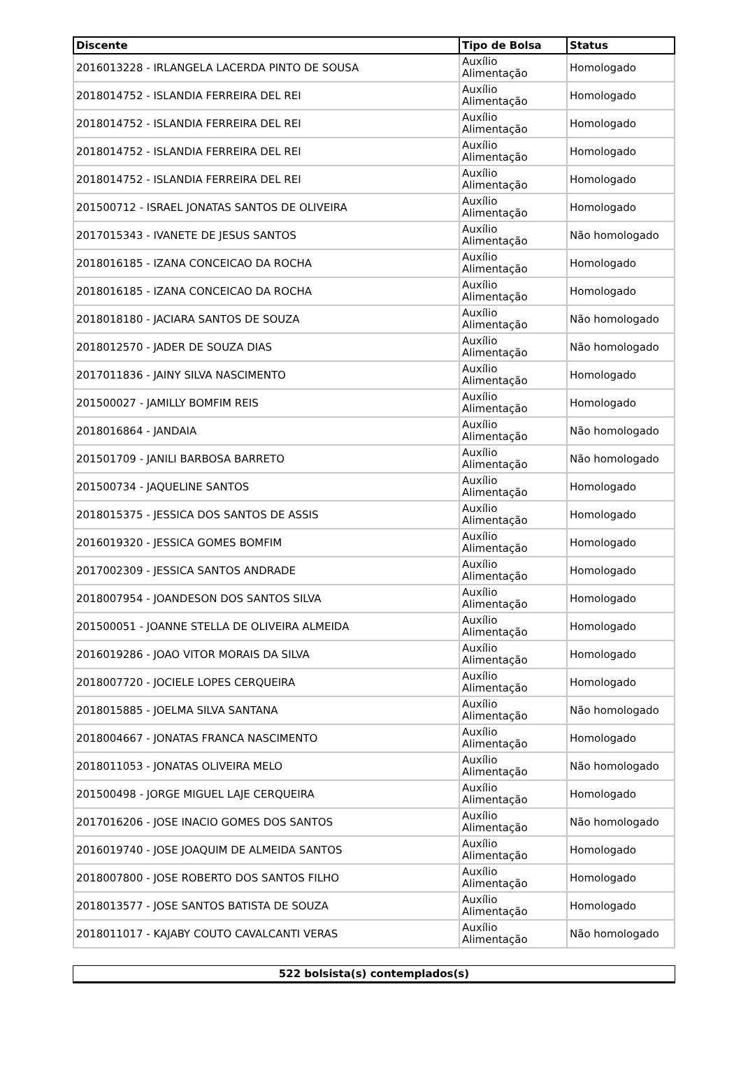| Discente | Tipo de Bolsa | Status |
| --- | --- | --- |
| 2016013228 - IRLANGELA LACERDA PINTO DE SOUSA | Auxílio Alimentação | Homologado |
| 2018014752 - ISLANDIA FERREIRA DEL REI | Auxílio Alimentação | Homologado |
| 2018014752 - ISLANDIA FERREIRA DEL REI | Auxílio Alimentação | Homologado |
| 2018014752 - ISLANDIA FERREIRA DEL REI | Auxílio Alimentação | Homologado |
| 2018014752 - ISLANDIA FERREIRA DEL REI | Auxílio Alimentação | Homologado |
| 201500712 - ISRAEL JONATAS SANTOS DE OLIVEIRA | Auxílio Alimentação | Homologado |
| 2017015343 - IVANETE DE JESUS SANTOS | Auxílio Alimentação | Não homologado |
| 2018016185 - IZANA CONCEICAO DA ROCHA | Auxílio Alimentação | Homologado |
| 2018016185 - IZANA CONCEICAO DA ROCHA | Auxílio Alimentação | Homologado |
| 2018018180 - JACIARA SANTOS DE SOUZA | Auxílio Alimentação | Não homologado |
| 2018012570 - JADER DE SOUZA DIAS | Auxílio Alimentação | Não homologado |
| 2017011836 - JAINY SILVA NASCIMENTO | Auxílio Alimentação | Homologado |
| 201500027 - JAMILLY BOMFIM REIS | Auxílio Alimentação | Homologado |
| 2018016864 - JANDAIA | Auxílio Alimentação | Não homologado |
| 201501709 - JANILI BARBOSA BARRETO | Auxílio Alimentação | Não homologado |
| 201500734 - JAQUELINE SANTOS | Auxílio Alimentação | Homologado |
| 2018015375 - JESSICA DOS SANTOS DE ASSIS | Auxílio Alimentação | Homologado |
| 2016019320 - JESSICA GOMES BOMFIM | Auxílio Alimentação | Homologado |
| 2017002309 - JESSICA SANTOS ANDRADE | Auxílio Alimentação | Homologado |
| 2018007954 - JOANDESON DOS SANTOS SILVA | Auxílio Alimentação | Homologado |
| 201500051 - JOANNE STELLA DE OLIVEIRA ALMEIDA | Auxílio Alimentação | Homologado |
| 2016019286 - JOAO VITOR MORAIS DA SILVA | Auxílio Alimentação | Homologado |
| 2018007720 - JOCIELE LOPES CERQUEIRA | Auxílio Alimentação | Homologado |
| 2018015885 - JOELMA SILVA SANTANA | Auxílio Alimentação | Não homologado |
| 2018004667 - JONATAS FRANCA NASCIMENTO | Auxílio Alimentação | Homologado |
| 2018011053 - JONATAS OLIVEIRA MELO | Auxílio Alimentação | Não homologado |
| 201500498 - JORGE MIGUEL LAJE CERQUEIRA | Auxílio Alimentação | Homologado |
| 2017016206 - JOSE INACIO GOMES DOS SANTOS | Auxílio Alimentação | Não homologado |
| 2016019740 - JOSE JOAQUIM DE ALMEIDA SANTOS | Auxílio Alimentação | Homologado |
| 2018007800 - JOSE ROBERTO DOS SANTOS FILHO | Auxílio Alimentação | Homologado |
| 2018013577 - JOSE SANTOS BATISTA DE SOUZA | Auxílio Alimentação | Homologado |
| 2018011017 - KAJABY COUTO CAVALCANTI VERAS | Auxílio Alimentação | Não homologado |
| 522 bolsista(s) contemplados(s) |